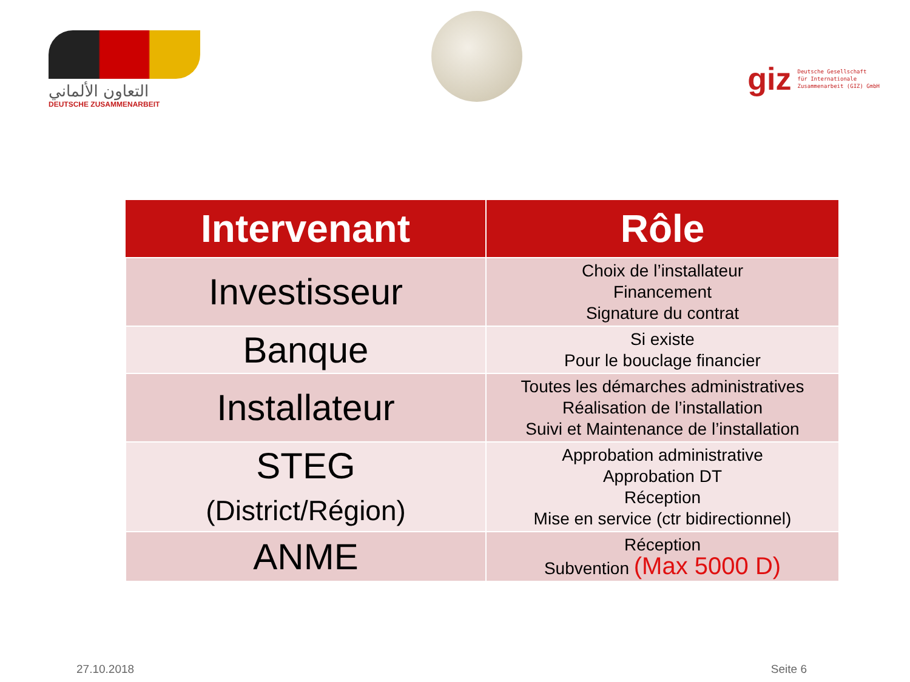التعاون الألماني
DEUTSCHE ZUSAMMENARBEIT
giz Deutsche Gesellschaft
für Internationale
Zusammenarbeit (GIZ) GmbH
| Intervenant | Rôle |
| --- | --- |
| Investisseur | Choix de l’installateur Financement Signature du contrat |
| Banque | Si existe Pour le bouclage financier |
| Installateur | Toutes les démarches administratives Réalisation de l’installation Suivi et Maintenance de l’installation |
| STEG (District/Région) | Approbation administrative Approbation DT Réception Mise en service (ctr bidirectionnel) |
| ANME | Réception Subvention (Max 5000 D) |
27.10.2018 Seite 6